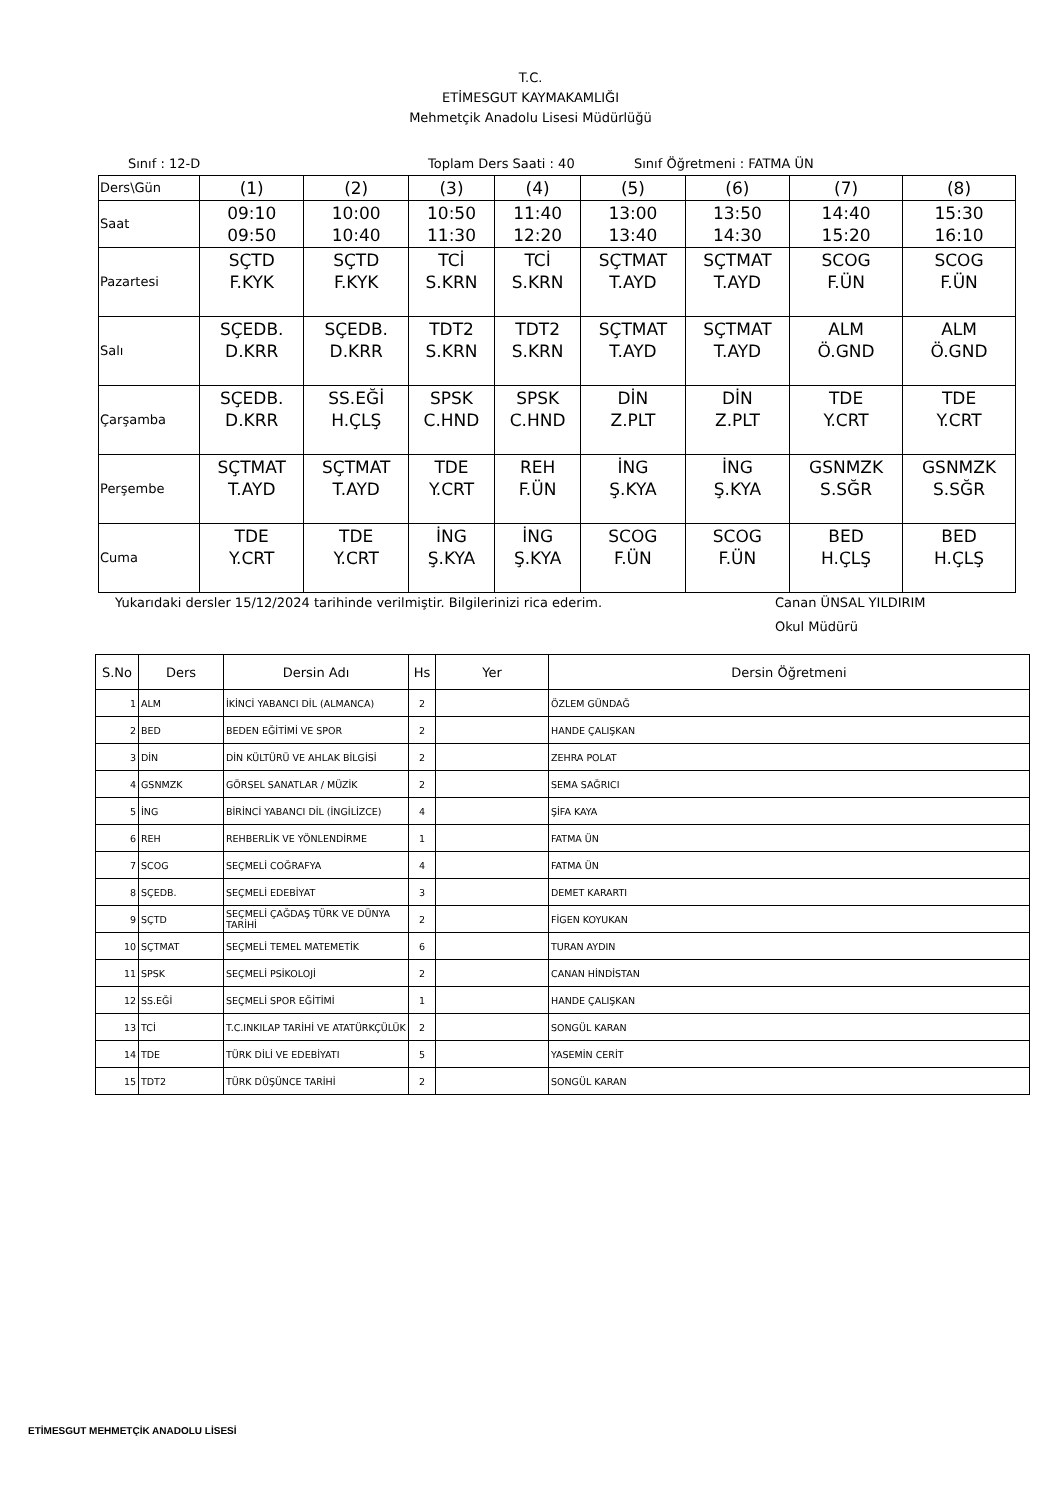T.C.
ETİMESGUT KAYMAKAMLIĞI
Mehmetçik Anadolu Lisesi Müdürlüğü
Sınıf : 12-D Toplam Ders Saati : 40 Sınıf Öğretmeni : FATMA ÜN
| Ders\Gün | (1) | (2) | (3) | (4) | (5) | (6) | (7) | (8) |
| Saat | 09:10 09:50 | 10:00 10:40 | 10:50 11:30 | 11:40 12:20 | 13:00 13:40 | 13:50 14:30 | 14:40 15:20 | 15:30 16:10 |
| Pazartesi | SÇTD F.KYK | SÇTD F.KYK | TCİ S.KRN | TCİ S.KRN | SÇTMAT T.AYD | SÇTMAT T.AYD | SCOG F.ÜN | SCOG F.ÜN |
| Salı | SÇEDB. D.KRR | SÇEDB. D.KRR | TDT2 S.KRN | TDT2 S.KRN | SÇTMAT T.AYD | SÇTMAT T.AYD | ALM Ö.GND | ALM Ö.GND |
| Çarşamba | SÇEDB. D.KRR | SS.EĞİ H.ÇLŞ | SPSK C.HND | SPSK C.HND | DİN Z.PLT | DİN Z.PLT | TDE Y.CRT | TDE Y.CRT |
| Perşembe | SÇTMAT T.AYD | SÇTMAT T.AYD | TDE Y.CRT | REH F.ÜN | İNG Ş.KYA | İNG Ş.KYA | GSNMZK S.SĞR | GSNMZK S.SĞR |
| Cuma | TDE Y.CRT | TDE Y.CRT | İNG Ş.KYA | İNG Ş.KYA | SCOG F.ÜN | SCOG F.ÜN | BED H.ÇLŞ | BED H.ÇLŞ |
Yukarıdaki dersler 15/12/2024 tarihinde verilmiştir. Bilgilerinizi rica ederim. Canan ÜNSAL YILDIRIM
Okul Müdürü
| S.No | Ders | Dersin Adı | Hs | Yer | Dersin Öğretmeni |
| --- | --- | --- | --- | --- | --- |
| 1 | ALM | İKİNCİ YABANCI DİL (ALMANCA) | 2 | | ÖZLEM GÜNDAĞ |
| 2 | BED | BEDEN EĞİTİMİ VE SPOR | 2 | | HANDE ÇALIŞKAN |
| 3 | DİN | DİN KÜLTÜRÜ VE AHLAK BİLGİSİ | 2 | | ZEHRA POLAT |
| 4 | GSNMZK | GÖRSEL SANATLAR / MÜZİK | 2 | | SEMA SAĞRICI |
| 5 | İNG | BİRİNCİ YABANCI DİL (İNGİLİZCE) | 4 | | ŞİFA KAYA |
| 6 | REH | REHBERLİK VE YÖNLENDİRME | 1 | | FATMA ÜN |
| 7 | SCOG | SEÇMELİ COĞRAFYA | 4 | | FATMA ÜN |
| 8 | SÇEDB. | SEÇMELİ EDEBİYAT | 3 | | DEMET KARARTI |
| 9 | SÇTD | SEÇMELİ ÇAĞDAŞ TÜRK VE DÜNYA TARİHİ | 2 | | FİGEN KOYUKAN |
| 10 | SÇTMAT | SEÇMELİ TEMEL MATEMETİK | 6 | | TURAN AYDIN |
| 11 | SPSK | SEÇMELİ PSİKOLOJİ | 2 | | CANAN HİNDİSTAN |
| 12 | SS.EĞİ | SEÇMELİ SPOR EĞİTİMİ | 1 | | HANDE ÇALIŞKAN |
| 13 | TCİ | T.C.INKILAP TARİHİ VE ATATÜRKÇÜLÜK | 2 | | SONGÜL KARAN |
| 14 | TDE | TÜRK DİLİ VE EDEBİYATI | 5 | | YASEMİN CERİT |
| 15 | TDT2 | TÜRK DÜŞÜNCE TARİHİ | 2 | | SONGÜL KARAN |
ETİMESGUT MEHMETÇİK ANADOLU LİSESİ